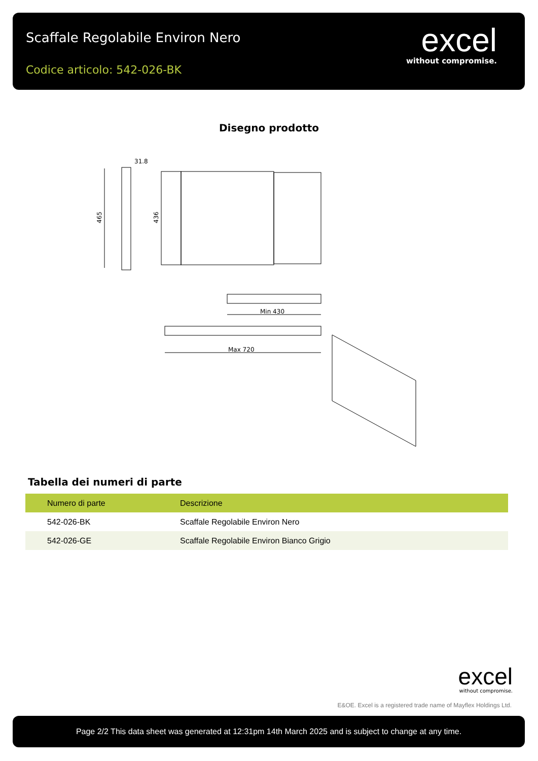Scaffale Regolabile Environ Nero
Codice articolo: 542-026-BK
excel
without compromise.
Disegno prodotto
465
31.8
436
Min 430
Max 720
Tabella dei numeri di parte
| Numero di parte | Descrizione |
| --- | --- |
| 542-026-BK | Scaffale Regolabile Environ Nero |
| 542-026-GE | Scaffale Regolabile Environ Bianco Grigio |
excel
without compromise.
E&OE. Excel is a registered trade name of Mayflex Holdings Ltd.
Page 2/2 This data sheet was generated at 12:31pm 14th March 2025 and is subject to change at any time.